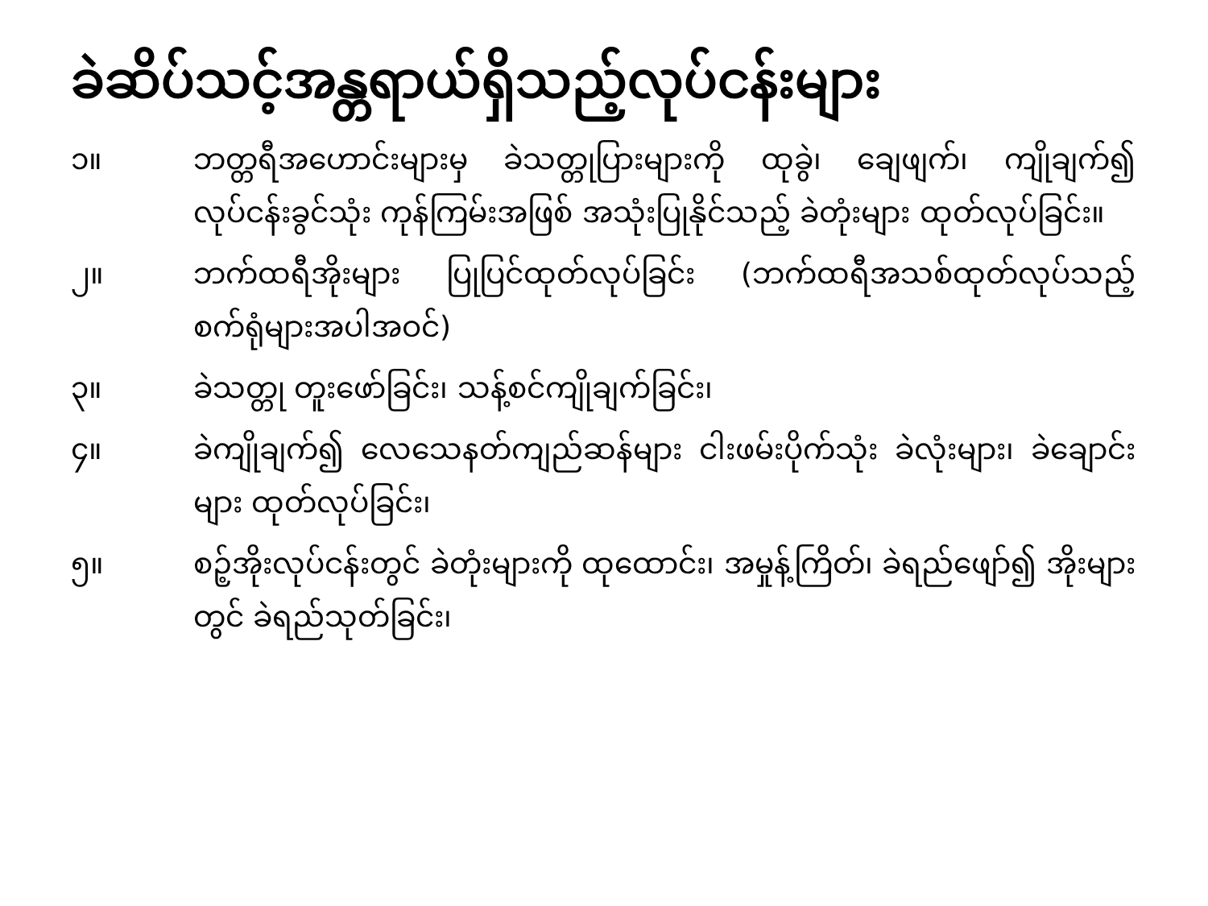ခဲဆိပ်သင့်အန္တရာယ်ရှိသည့်လုပ်ငန်းများ
၁။ ဘတ္တရီအဟောင်းများမှ ခဲသတ္တုပြားများကို ထုခွဲ၊ ချေဖျက်၊ ကျိုချက်၍ လုပ်ငန်းခွင်သုံး ကုန်ကြမ်းအဖြစ် အသုံးပြုနိုင်သည့် ခဲတုံးများ ထုတ်လုပ်ခြင်း။
၂။ ဘက်ထရီအိုးများ ပြုပြင်ထုတ်လုပ်ခြင်း (ဘက်ထရီအသစ်ထုတ်လုပ်သည့် စက်ရုံများအပါအဝင်)
၃။ ခဲသတ္တု တူးဖော်ခြင်း၊ သန့်စင်ကျိုချက်ခြင်း၊
၄။ ခဲကျိုချက်၍ လေသေနတ်ကျည်ဆန်များ ငါးဖမ်းပိုက်သုံး ခဲလုံးများ၊ ခဲချောင်းများ ထုတ်လုပ်ခြင်း၊
၅။ စဉ့်အိုးလုပ်ငန်းတွင် ခဲတုံးများကို ထုထောင်း၊ အမှုန့်ကြိတ်၊ ခဲရည်ဖျော်၍ အိုးများတွင် ခဲရည်သုတ်ခြင်း၊